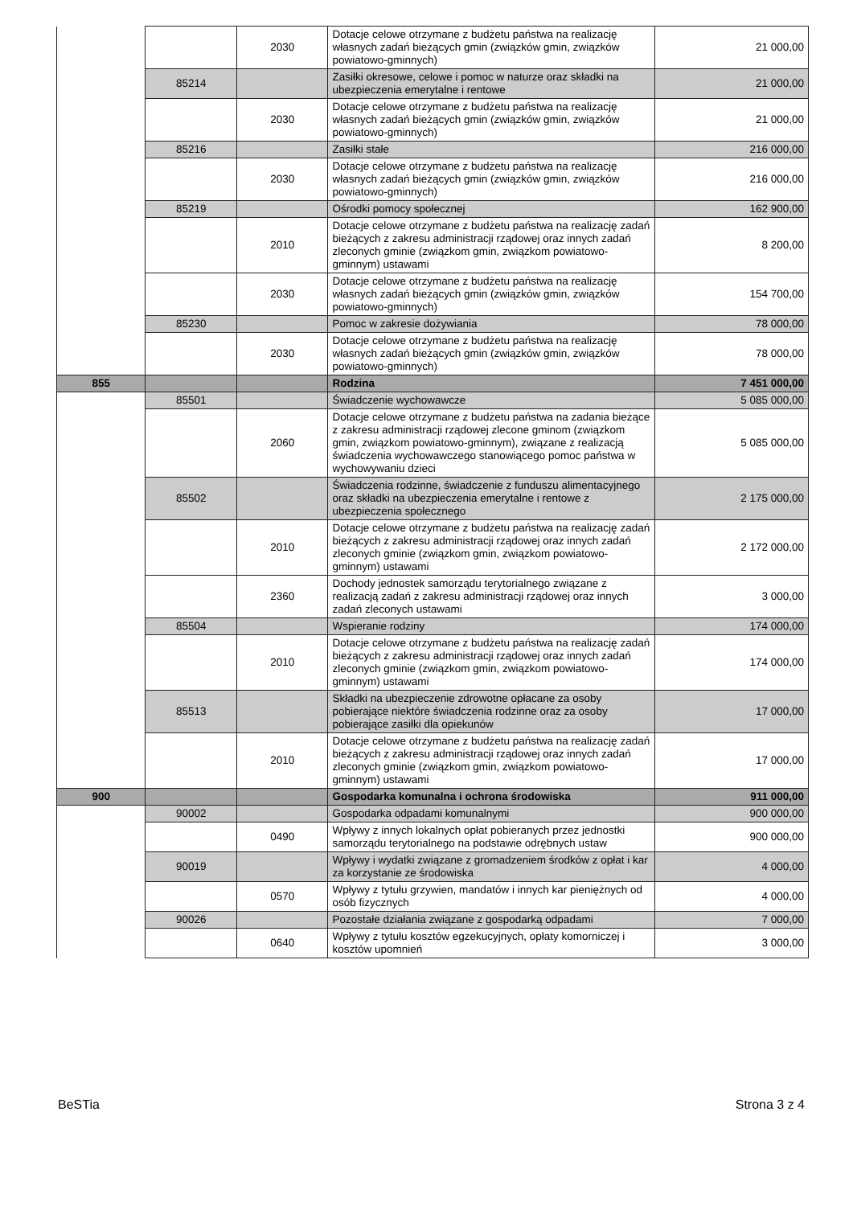| | | 2030 | Dotacje celowe otrzymane z budżetu państwa na realizację własnych zadań bieżących gmin (związków gmin, związków powiatowo-gminnych) | 21 000,00 |
| | 85214 | | Zasiłki okresowe, celowe i pomoc w naturze oraz składki na ubezpieczenia emerytalne i rentowe | 21 000,00 |
| | | 2030 | Dotacje celowe otrzymane z budżetu państwa na realizację własnych zadań bieżących gmin (związków gmin, związków powiatowo-gminnych) | 21 000,00 |
| | 85216 | | Zasiłki stałe | 216 000,00 |
| | | 2030 | Dotacje celowe otrzymane z budżetu państwa na realizację własnych zadań bieżących gmin (związków gmin, związków powiatowo-gminnych) | 216 000,00 |
| | 85219 | | Ośrodki pomocy społecznej | 162 900,00 |
| | | 2010 | Dotacje celowe otrzymane z budżetu państwa na realizację zadań bieżących z zakresu administracji rządowej oraz innych zadań zleconych gminie (związkom gmin, związkom powiatowo-gminnym) ustawami | 8 200,00 |
| | | 2030 | Dotacje celowe otrzymane z budżetu państwa na realizację własnych zadań bieżących gmin (związków gmin, związków powiatowo-gminnych) | 154 700,00 |
| | 85230 | | Pomoc w zakresie dożywiania | 78 000,00 |
| | | 2030 | Dotacje celowe otrzymane z budżetu państwa na realizację własnych zadań bieżących gmin (związków gmin, związków powiatowo-gminnych) | 78 000,00 |
| 855 | | | Rodzina | 7 451 000,00 |
| | 85501 | | Świadczenie wychowawcze | 5 085 000,00 |
| | | 2060 | Dotacje celowe otrzymane z budżetu państwa na zadania bieżące z zakresu administracji rządowej zlecone gminom (związkom gmin, związkom powiatowo-gminnym), związane z realizacją świadczenia wychowawczego stanowiącego pomoc państwa w wychowywaniu dzieci | 5 085 000,00 |
| | 85502 | | Świadczenia rodzinne, świadczenie z funduszu alimentacyjnego oraz składki na ubezpieczenia emerytalne i rentowe z ubezpieczenia społecznego | 2 175 000,00 |
| | | 2010 | Dotacje celowe otrzymane z budżetu państwa na realizację zadań bieżących z zakresu administracji rządowej oraz innych zadań zleconych gminie (związkom gmin, związkom powiatowo-gminnym) ustawami | 2 172 000,00 |
| | | 2360 | Dochody jednostek samorządu terytorialnego związane z realizacją zadań z zakresu administracji rządowej oraz innych zadań zleconych ustawami | 3 000,00 |
| | 85504 | | Wspieranie rodziny | 174 000,00 |
| | | 2010 | Dotacje celowe otrzymane z budżetu państwa na realizację zadań bieżących z zakresu administracji rządowej oraz innych zadań zleconych gminie (związkom gmin, związkom powiatowo-gminnym) ustawami | 174 000,00 |
| | 85513 | | Składki na ubezpieczenie zdrowotne opłacane za osoby pobierające niektóre świadczenia rodzinne oraz za osoby pobierające zasiłki dla opiekunów | 17 000,00 |
| | | 2010 | Dotacje celowe otrzymane z budżetu państwa na realizację zadań bieżących z zakresu administracji rządowej oraz innych zadań zleconych gminie (związkom gmin, związkom powiatowo-gminnym) ustawami | 17 000,00 |
| 900 | | | Gospodarka komunalna i ochrona środowiska | 911 000,00 |
| | 90002 | | Gospodarka odpadami komunalnymi | 900 000,00 |
| | | 0490 | Wpływy z innych lokalnych opłat pobieranych przez jednostki samorządu terytorialnego na podstawie odrębnych ustaw | 900 000,00 |
| | 90019 | | Wpływy i wydatki związane z gromadzeniem środków z opłat i kar za korzystanie ze środowiska | 4 000,00 |
| | | 0570 | Wpływy z tytułu grzywien, mandatów i innych kar pieniężnych od osób fizycznych | 4 000,00 |
| | 90026 | | Pozostałe działania związane z gospodarką odpadami | 7 000,00 |
| | | 0640 | Wpływy z tytułu kosztów egzekucyjnych, opłaty komorniczej i kosztów upomnień | 3 000,00 |
BeSTia Strona 3 z 4